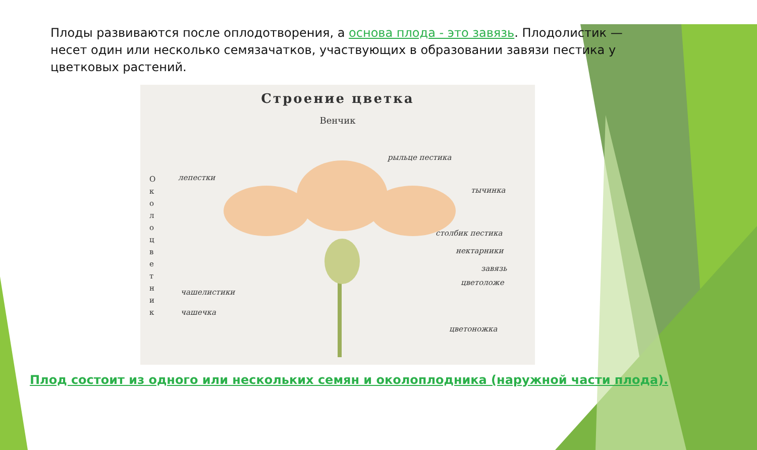Плоды развиваются после оплодотворения, а основа плода - это завязь. Плодолистик — несет один или несколько семязачатков, участвующих в образовании завязи пестика у цветковых растений.
Строение цветка
Венчик
лепестки
рыльце пестика
тычинка
столбик пестика
нектарники
завязь
цветоложе
чашелистики
чашечка
цветоножка
О к о л о ц в е т н и к
Плод состоит из одного или нескольких семян и околоплодника (наружной части плода).